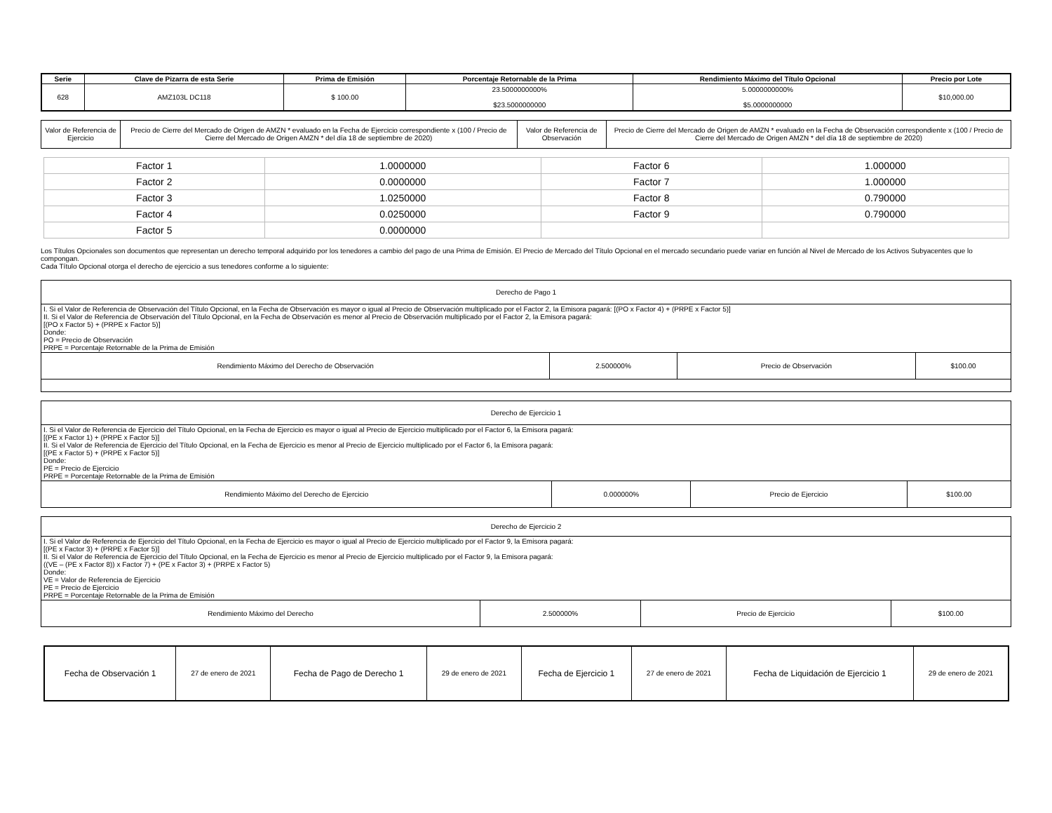| Serie | Clave de Pizarra de esta Serie | Prima de Emisión | Porcentaje Retornable de la Prima | Rendimiento Máximo del Título Opcional | Precio por Lote |
| --- | --- | --- | --- | --- | --- |
| 628 | AMZ103L DC118 | $ 100.00 | 23.5000000000% $23.5000000000 | 5.0000000000% $5.0000000000 | $10,000.00 |
| Valor de Referencia de Ejercicio | Precio de Cierre del Mercado de Origen de AMZN * evaluado en la Fecha de Ejercicio correspondiente x (100 / Precio de Cierre del Mercado de Origen AMZN * del día 18 de septiembre de 2020) | Valor de Referencia de Observación | Precio de Cierre del Mercado de Origen de AMZN * evaluado en la Fecha de Observación correspondiente x (100 / Precio de Cierre del Mercado de Origen AMZN * del día 18 de septiembre de 2020) |
| Factor 1 | 1.0000000 | Factor 6 | 1.000000 |
| Factor 2 | 0.0000000 | Factor 7 | 1.000000 |
| Factor 3 | 1.0250000 | Factor 8 | 0.790000 |
| Factor 4 | 0.0250000 | Factor 9 | 0.790000 |
| Factor 5 | 0.0000000 | | |
Los Títulos Opcionales son documentos que representan un derecho temporal adquirido por los tenedores a cambio del pago de una Prima de Emisión. El Precio de Mercado del Título Opcional en el mercado secundario puede variar en función al Nivel de Mercado de los Activos Subyacentes que lo compongan.
Cada Título Opcional otorga el derecho de ejercicio a sus tenedores conforme a lo siguiente:
| Derecho de Pago 1 | | | |
| I. Si el Valor de Referencia de Observación del Título Opcional, en la Fecha de Observación es mayor o igual al Precio de Observación multiplicado por el Factor 2, la Emisora pagará: [(PO x Factor 4) + (PRPE x Factor 5)] II. Si el Valor de Referencia de Observación del Título Opcional, en la Fecha de Observación es menor al Precio de Observación multiplicado por el Factor 2, la Emisora pagará: [(PO x Factor 5) + (PRPE x Factor 5)] Donde: PO = Precio de Observación PRPE = Porcentaje Retornable de la Prima de Emisión | | | |
| Rendimiento Máximo del Derecho de Observación | 2.500000% | Precio de Observación | $100.00 |
| Derecho de Ejercicio 1 | | | |
| I. Si el Valor de Referencia de Ejercicio del Título Opcional, en la Fecha de Ejercicio es mayor o igual al Precio de Ejercicio multiplicado por el Factor 6, la Emisora pagará: [(PE x Factor 1) + (PRPE x Factor 5)] II. Si el Valor de Referencia de Ejercicio del Título Opcional, en la Fecha de Ejercicio es menor al Precio de Ejercicio multiplicado por el Factor 6, la Emisora pagará: [(PE x Factor 5) + (PRPE x Factor 5)] Donde: PE = Precio de Ejercicio PRPE = Porcentaje Retornable de la Prima de Emisión | | | |
| Rendimiento Máximo del Derecho de Ejercicio | 0.000000% | Precio de Ejercicio | $100.00 |
| Derecho de Ejercicio 2 | | | |
| I. Si el Valor de Referencia de Ejercicio del Título Opcional, en la Fecha de Ejercicio es mayor o igual al Precio de Ejercicio multiplicado por el Factor 9, la Emisora pagará: [(PE x Factor 3) + (PRPE x Factor 5)] II. Si el Valor de Referencia de Ejercicio del Título Opcional, en la Fecha de Ejercicio es menor al Precio de Ejercicio multiplicado por el Factor 9, la Emisora pagará: ((VE – (PE x Factor 8)) x Factor 7) + (PE x Factor 3) + (PRPE x Factor 5) Donde: VE = Valor de Referencia de Ejercicio PE = Precio de Ejercicio PRPE = Porcentaje Retornable de la Prima de Emisión | | | |
| Rendimiento Máximo del Derecho | 2.500000% | Precio de Ejercicio | $100.00 |
| Fecha de Observación 1 | 27 de enero de 2021 | Fecha de Pago de Derecho 1 | 29 de enero de 2021 | Fecha de Ejercicio 1 | 27 de enero de 2021 | Fecha de Liquidación de Ejercicio 1 | 29 de enero de 2021 |